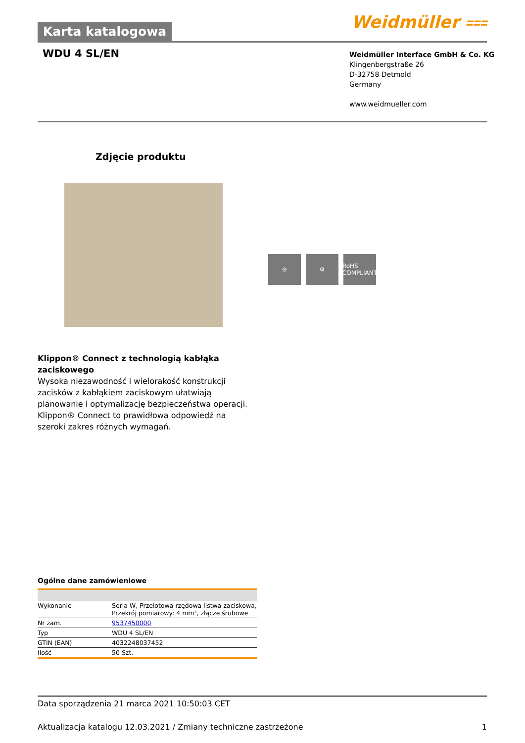Karta katalogowa
Weidmüller ⩶
WDU 4 SL/EN
Weidmüller Interface GmbH & Co. KG
Klingenbergstraße 26
D-32758 Detmold
Germany
www.weidmueller.com
Zdjęcie produktu
⊖ ⚙ RoHS COMPLIANT
Klippon® Connect z technologią kabłąka zaciskowego
Wysoka niezawodność i wielorakość konstrukcji zacisków z kabłąkiem zaciskowym ułatwiają planowanie i optymalizację bezpieczeństwa operacji. Klippon® Connect to prawidłowa odpowiedź na szeroki zakres różnych wymagań.
Ogólne dane zamówieniowe
| Wykonanie | Seria W, Przelotowa rzędowa listwa zaciskowa, Przekrój pomiarowy: 4 mm², złącze śrubowe |
| Nr zam. | 9537450000 |
| Typ | WDU 4 SL/EN |
| GTIN (EAN) | 4032248037452 |
| Ilość | 50 Szt. |
Data sporządzenia 21 marca 2021 10:50:03 CET
Aktualizacja katalogu 12.03.2021 / Zmiany techniczne zastrzeżone 1